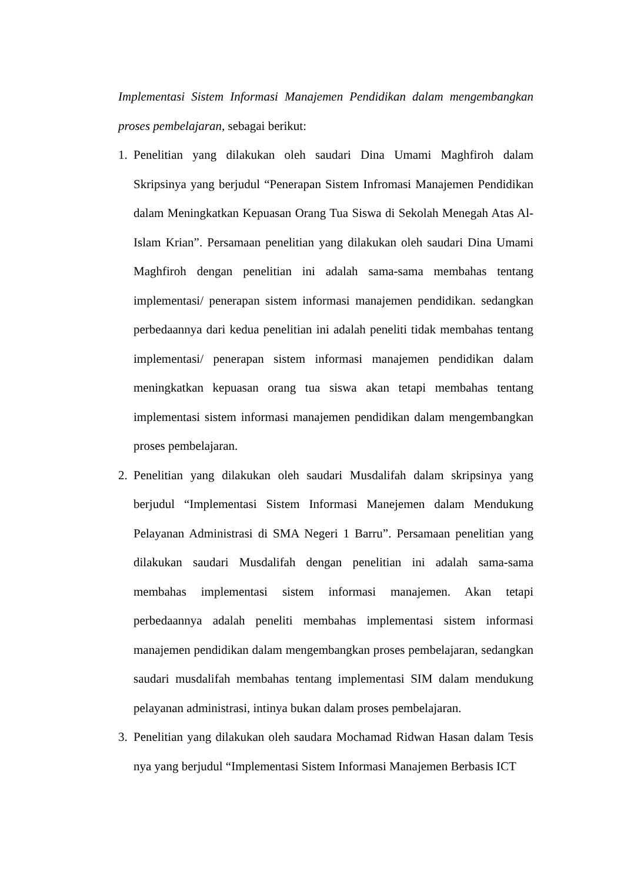Implementasi Sistem Informasi Manajemen Pendidikan dalam mengembangkan proses pembelajaran, sebagai berikut:
1. Penelitian yang dilakukan oleh saudari Dina Umami Maghfiroh dalam Skripsinya yang berjudul “Penerapan Sistem Infromasi Manajemen Pendidikan dalam Meningkatkan Kepuasan Orang Tua Siswa di Sekolah Menegah Atas Al-Islam Krian”. Persamaan penelitian yang dilakukan oleh saudari Dina Umami Maghfiroh dengan penelitian ini adalah sama-sama membahas tentang implementasi/ penerapan sistem informasi manajemen pendidikan. sedangkan perbedaannya dari kedua penelitian ini adalah peneliti tidak membahas tentang implementasi/ penerapan sistem informasi manajemen pendidikan dalam meningkatkan kepuasan orang tua siswa akan tetapi membahas tentang implementasi sistem informasi manajemen pendidikan dalam mengembangkan proses pembelajaran.
2. Penelitian yang dilakukan oleh saudari Musdalifah dalam skripsinya yang berjudul “Implementasi Sistem Informasi Manejemen dalam Mendukung Pelayanan Administrasi di SMA Negeri 1 Barru”. Persamaan penelitian yang dilakukan saudari Musdalifah dengan penelitian ini adalah sama-sama membahas implementasi sistem informasi manajemen. Akan tetapi perbedaannya adalah peneliti membahas implementasi sistem informasi manajemen pendidikan dalam mengembangkan proses pembelajaran, sedangkan saudari musdalifah membahas tentang implementasi SIM dalam mendukung pelayanan administrasi, intinya bukan dalam proses pembelajaran.
3. Penelitian yang dilakukan oleh saudara Mochamad Ridwan Hasan dalam Tesis nya yang berjudul “Implementasi Sistem Informasi Manajemen Berbasis ICT